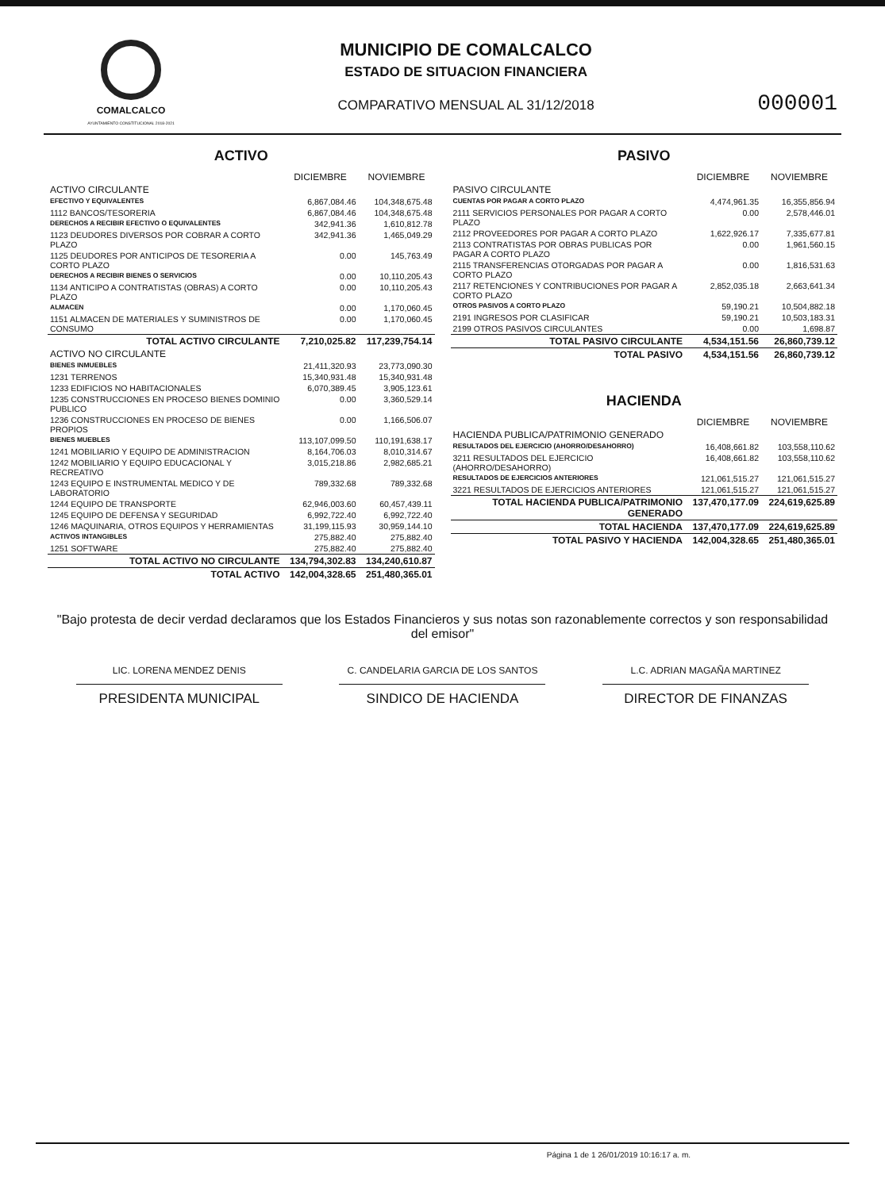COMALCALCO
AYUNTAMIENTO CONSTITUCIONAL 2018-2021
MUNICIPIO DE COMALCALCO
ESTADO DE SITUACION FINANCIERA
COMPARATIVO MENSUAL AL 31/12/2018
000001
ACTIVO
| | DICIEMBRE | NOVIEMBRE |
| --- | --- | --- |
| ACTIVO CIRCULANTE | | |
| EFECTIVO Y EQUIVALENTES | 6,867,084.46 | 104,348,675.48 |
| 1112 BANCOS/TESORERIA | 6,867,084.46 | 104,348,675.48 |
| DERECHOS A RECIBIR EFECTIVO O EQUIVALENTES | 342,941.36 | 1,610,812.78 |
| 1123 DEUDORES DIVERSOS POR COBRAR A CORTO PLAZO | 342,941.36 | 1,465,049.29 |
| 1125 DEUDORES POR ANTICIPOS DE TESORERIA A CORTO PLAZO | 0.00 | 145,763.49 |
| DERECHOS A RECIBIR BIENES O SERVICIOS | 0.00 | 10,110,205.43 |
| 1134 ANTICIPO A CONTRATISTAS (OBRAS) A CORTO PLAZO | 0.00 | 10,110,205.43 |
| ALMACEN | 0.00 | 1,170,060.45 |
| 1151 ALMACEN DE MATERIALES Y SUMINISTROS DE CONSUMO | 0.00 | 1,170,060.45 |
| TOTAL ACTIVO CIRCULANTE | 7,210,025.82 | 117,239,754.14 |
| ACTIVO NO CIRCULANTE | | |
| BIENES INMUEBLES | 21,411,320.93 | 23,773,090.30 |
| 1231 TERRENOS | 15,340,931.48 | 15,340,931.48 |
| 1233 EDIFICIOS NO HABITACIONALES | 6,070,389.45 | 3,905,123.61 |
| 1235 CONSTRUCCIONES EN PROCESO BIENES DOMINIO PUBLICO | 0.00 | 3,360,529.14 |
| 1236 CONSTRUCCIONES EN PROCESO DE BIENES PROPIOS | 0.00 | 1,166,506.07 |
| BIENES MUEBLES | 113,107,099.50 | 110,191,638.17 |
| 1241 MOBILIARIO Y EQUIPO DE ADMINISTRACION | 8,164,706.03 | 8,010,314.67 |
| 1242 MOBILIARIO Y EQUIPO EDUCACIONAL Y RECREATIVO | 3,015,218.86 | 2,982,685.21 |
| 1243 EQUIPO E INSTRUMENTAL MEDICO Y DE LABORATORIO | 789,332.68 | 789,332.68 |
| 1244 EQUIPO DE TRANSPORTE | 62,946,003.60 | 60,457,439.11 |
| 1245 EQUIPO DE DEFENSA Y SEGURIDAD | 6,992,722.40 | 6,992,722.40 |
| 1246 MAQUINARIA, OTROS EQUIPOS Y HERRAMIENTAS | 31,199,115.93 | 30,959,144.10 |
| ACTIVOS INTANGIBLES | 275,882.40 | 275,882.40 |
| 1251 SOFTWARE | 275,882.40 | 275,882.40 |
| TOTAL ACTIVO NO CIRCULANTE | 134,794,302.83 | 134,240,610.87 |
| TOTAL ACTIVO | 142,004,328.65 | 251,480,365.01 |
PASIVO
| | DICIEMBRE | NOVIEMBRE |
| --- | --- | --- |
| PASIVO CIRCULANTE | | |
| CUENTAS POR PAGAR A CORTO PLAZO | 4,474,961.35 | 16,355,856.94 |
| 2111 SERVICIOS PERSONALES POR PAGAR A CORTO PLAZO | 0.00 | 2,578,446.01 |
| 2112 PROVEEDORES POR PAGAR A CORTO PLAZO | 1,622,926.17 | 7,335,677.81 |
| 2113 CONTRATISTAS POR OBRAS PUBLICAS POR PAGAR A CORTO PLAZO | 0.00 | 1,961,560.15 |
| 2115 TRANSFERENCIAS OTORGADAS POR PAGAR A CORTO PLAZO | 0.00 | 1,816,531.63 |
| 2117 RETENCIONES Y CONTRIBUCIONES POR PAGAR A CORTO PLAZO | 2,852,035.18 | 2,663,641.34 |
| OTROS PASIVOS A CORTO PLAZO | 59,190.21 | 10,504,882.18 |
| 2191 INGRESOS POR CLASIFICAR | 59,190.21 | 10,503,183.31 |
| 2199 OTROS PASIVOS CIRCULANTES | 0.00 | 1,698.87 |
| TOTAL PASIVO CIRCULANTE | 4,534,151.56 | 26,860,739.12 |
| TOTAL PASIVO | 4,534,151.56 | 26,860,739.12 |
HACIENDA
| | DICIEMBRE | NOVIEMBRE |
| --- | --- | --- |
| HACIENDA PUBLICA/PATRIMONIO GENERADO | | |
| RESULTADOS DEL EJERCICIO (AHORRO/DESAHORRO) | 16,408,661.82 | 103,558,110.62 |
| 3211 RESULTADOS DEL EJERCICIO (AHORRO/DESAHORRO) | 16,408,661.82 | 103,558,110.62 |
| RESULTADOS DE EJERCICIOS ANTERIORES | 121,061,515.27 | 121,061,515.27 |
| 3221 RESULTADOS DE EJERCICIOS ANTERIORES | 121,061,515.27 | 121,061,515.27 |
| TOTAL HACIENDA PUBLICA/PATRIMONIO GENERADO | 137,470,177.09 | 224,619,625.89 |
| TOTAL HACIENDA | 137,470,177.09 | 224,619,625.89 |
| TOTAL PASIVO Y HACIENDA | 142,004,328.65 | 251,480,365.01 |
"Bajo protesta de decir verdad declaramos que los Estados Financieros y sus notas son razonablemente correctos y son responsabilidad del emisor"
LIC. LORENA MENDEZ DENIS
PRESIDENTA MUNICIPAL
C. CANDELARIA GARCIA DE LOS SANTOS
SINDICO DE HACIENDA
L.C. ADRIAN MAGAÑA MARTINEZ
DIRECTOR DE FINANZAS
Página 1 de 1 26/01/2019 10:16:17 a. m.